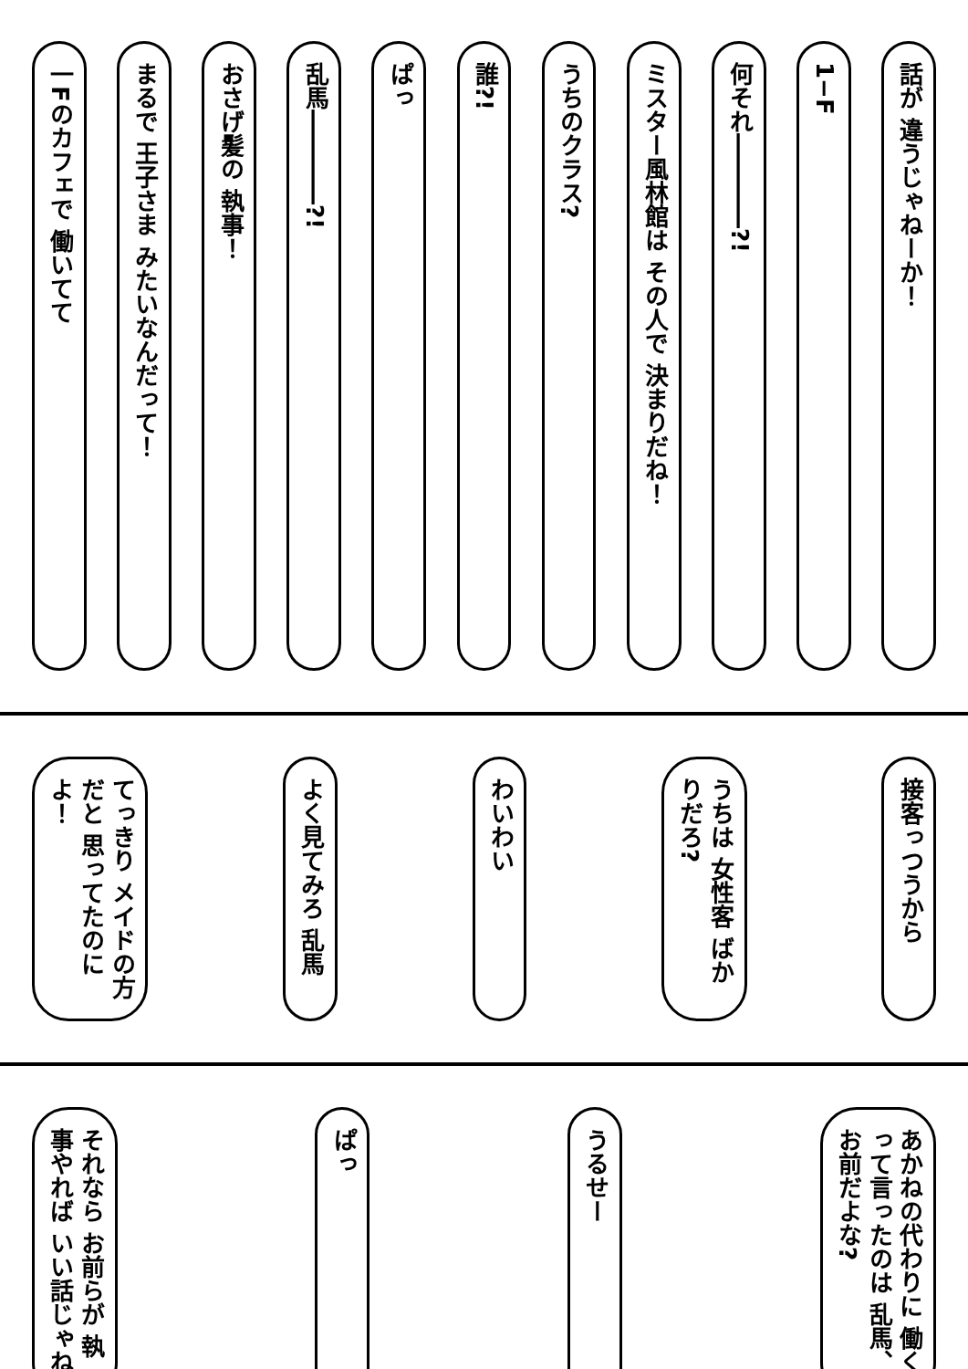一Fのカフェで 働いてて
まるで 王子さま みたいなんだって！
おさげ髪の 執事！
乱馬――――?!
ぱっ
誰?!
うちのクラス?
ミスター風林館は その人で 決まりだね！
何それ――――?!
1−F
話が 違うじゃねーか！
てっきり メイドの方だと 思ってたのによ！
よく見てみろ 乱馬
わいわい
うちは 女性客 ばかりだろ?
接客っつうから
それなら お前らが 執事やれば いい話じゃね
ぱっ
うるせー
あかねの代わりに 働くって言ったのは 乱馬、お前だよな?